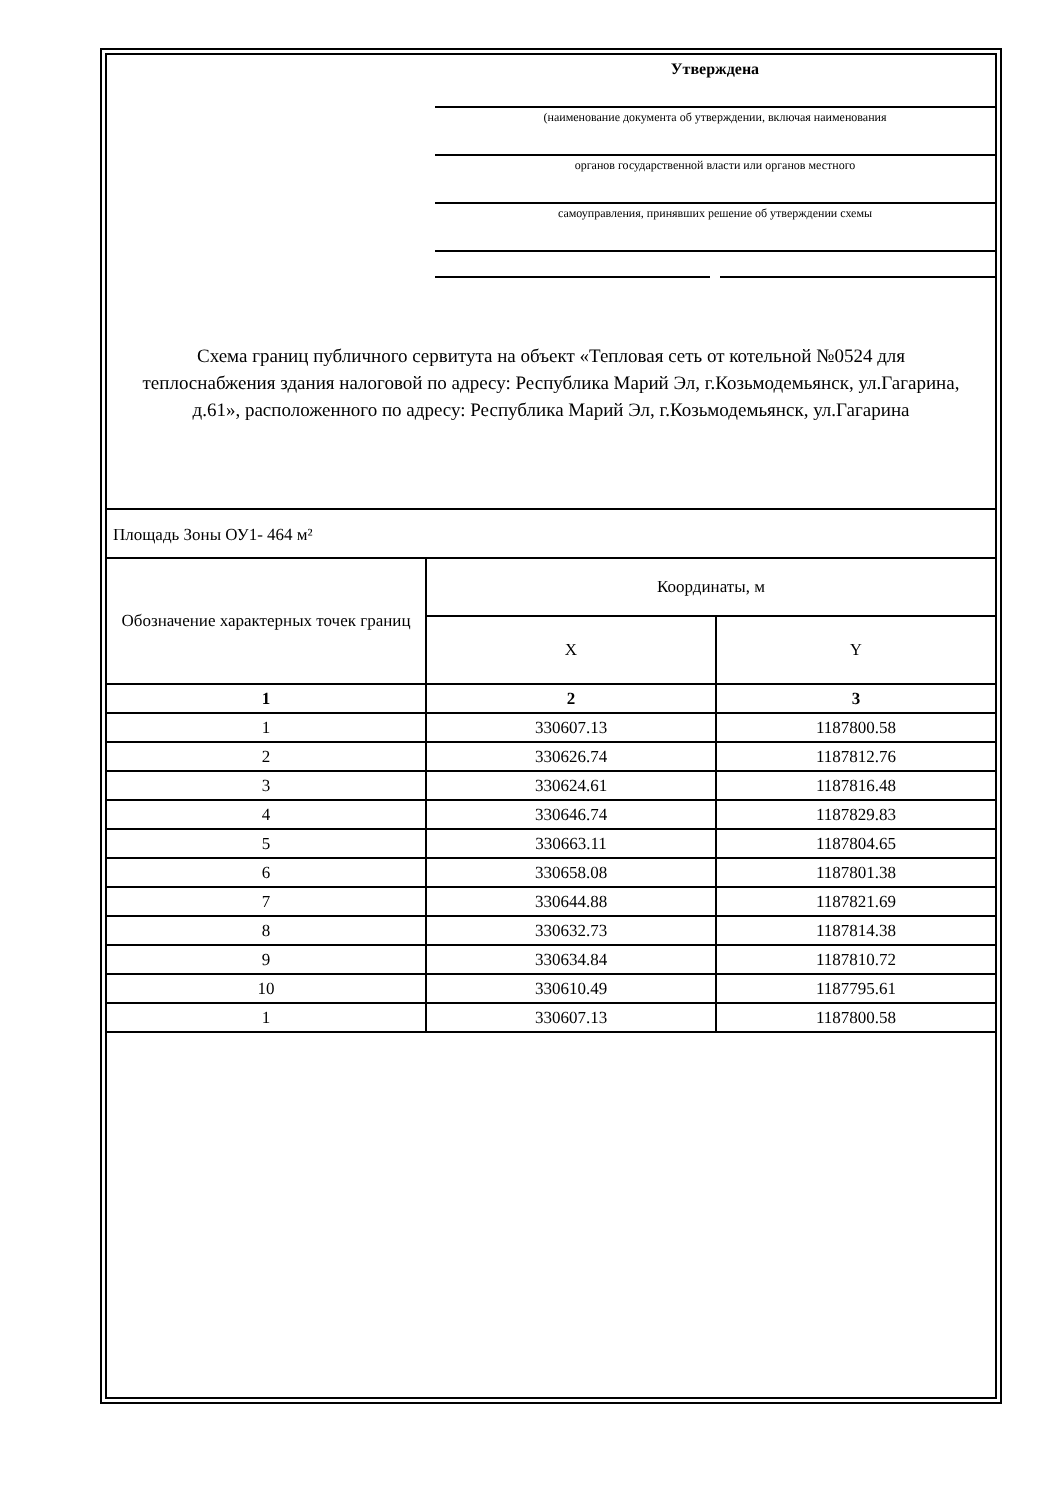Утверждена
(наименование документа об утверждении, включая наименования
органов государственной власти или органов местного
самоуправления, принявших решение об утверждении схемы
Схема границ публичного сервитута на объект «Тепловая сеть от котельной №0524 для теплоснабжения здания налоговой по адресу: Республика Марий Эл, г.Козьмодемьянск, ул.Гагарина, д.61», расположенного по адресу: Республика Марий Эл, г.Козьмодемьянск, ул.Гагарина
| Площадь Зоны ОУ1- 464 м² | | |
| Обозначение характерных точек границ | Координаты, м | |
| | X | Y |
| 1 | 2 | 3 |
| 1 | 330607.13 | 1187800.58 |
| 2 | 330626.74 | 1187812.76 |
| 3 | 330624.61 | 1187816.48 |
| 4 | 330646.74 | 1187829.83 |
| 5 | 330663.11 | 1187804.65 |
| 6 | 330658.08 | 1187801.38 |
| 7 | 330644.88 | 1187821.69 |
| 8 | 330632.73 | 1187814.38 |
| 9 | 330634.84 | 1187810.72 |
| 10 | 330610.49 | 1187795.61 |
| 1 | 330607.13 | 1187800.58 |